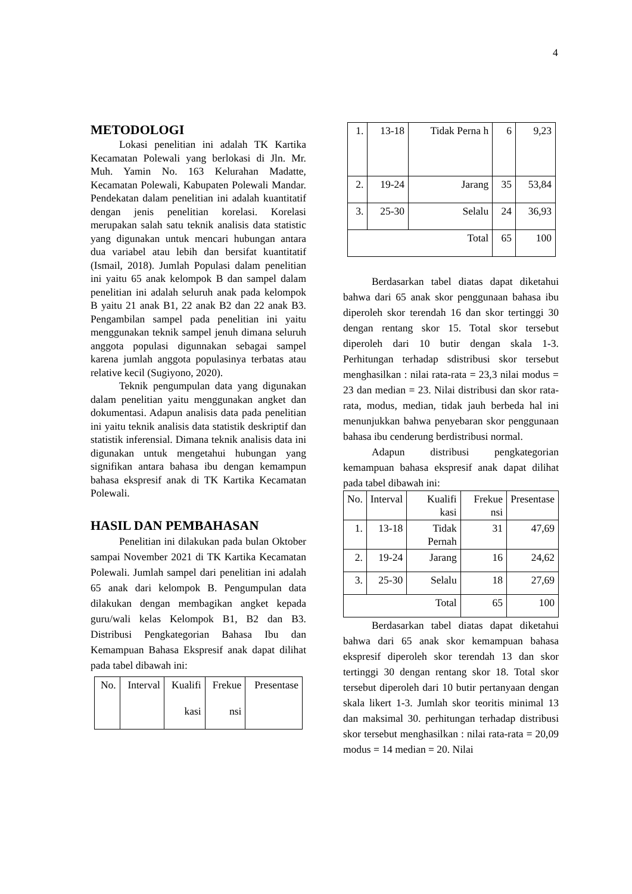4
METODOLOGI
Lokasi penelitian ini adalah TK Kartika Kecamatan Polewali yang berlokasi di Jln. Mr. Muh. Yamin No. 163 Kelurahan Madatte, Kecamatan Polewali, Kabupaten Polewali Mandar. Pendekatan dalam penelitian ini adalah kuantitatif dengan jenis penelitian korelasi. Korelasi merupakan salah satu teknik analisis data statistic yang digunakan untuk mencari hubungan antara dua variabel atau lebih dan bersifat kuantitatif (Ismail, 2018). Jumlah Populasi dalam penelitian ini yaitu 65 anak kelompok B dan sampel dalam penelitian ini adalah seluruh anak pada kelompok B yaitu 21 anak B1, 22 anak B2 dan 22 anak B3. Pengambilan sampel pada penelitian ini yaitu menggunakan teknik sampel jenuh dimana seluruh anggota populasi digunnakan sebagai sampel karena jumlah anggota populasinya terbatas atau relative kecil (Sugiyono, 2020).
Teknik pengumpulan data yang digunakan dalam penelitian yaitu menggunakan angket dan dokumentasi. Adapun analisis data pada penelitian ini yaitu teknik analisis data statistik deskriptif dan statistik inferensial. Dimana teknik analisis data ini digunakan untuk mengetahui hubungan yang signifikan antara bahasa ibu dengan kemampun bahasa ekspresif anak di TK Kartika Kecamatan Polewali.
HASIL DAN PEMBAHASAN
Penelitian ini dilakukan pada bulan Oktober sampai November 2021 di TK Kartika Kecamatan Polewali. Jumlah sampel dari penelitian ini adalah 65 anak dari kelompok B. Pengumpulan data dilakukan dengan membagikan angket kepada guru/wali kelas Kelompok B1, B2 dan B3. Distribusi Pengkategorian Bahasa Ibu dan Kemampuan Bahasa Ekspresif anak dapat dilihat pada tabel dibawah ini:
| No. | Interval | Kualifi kasi | Frekue nsi | Presentase |
| 1. | 13-18 | Tidak Perna h | 6 | 9,23 |
| 2. | 19-24 | Jarang | 35 | 53,84 |
| 3. | 25-30 | Selalu | 24 | 36,93 |
| Total | | | 65 | 100 |
Berdasarkan tabel diatas dapat diketahui bahwa dari 65 anak skor penggunaan bahasa ibu diperoleh skor terendah 16 dan skor tertinggi 30 dengan rentang skor 15. Total skor tersebut diperoleh dari 10 butir dengan skala 1-3. Perhitungan terhadap sdistribusi skor tersebut menghasilkan : nilai rata-rata = 23,3 nilai modus = 23 dan median = 23. Nilai distribusi dan skor rata-rata, modus, median, tidak jauh berbeda hal ini menunjukkan bahwa penyebaran skor penggunaan bahasa ibu cenderung berdistribusi normal.
Adapun distribusi pengkategorian kemampuan bahasa ekspresif anak dapat dilihat pada tabel dibawah ini:
| No. | Interval | Kualifi kasi | Frekue nsi | Presentase |
| 1. | 13-18 | Tidak Pernah | 31 | 47,69 |
| 2. | 19-24 | Jarang | 16 | 24,62 |
| 3. | 25-30 | Selalu | 18 | 27,69 |
| Total | | | 65 | 100 |
Berdasarkan tabel diatas dapat diketahui bahwa dari 65 anak skor kemampuan bahasa ekspresif diperoleh skor terendah 13 dan skor tertinggi 30 dengan rentang skor 18. Total skor tersebut diperoleh dari 10 butir pertanyaan dengan skala likert 1-3. Jumlah skor teoritis minimal 13 dan maksimal 30. perhitungan terhadap distribusi skor tersebut menghasilkan : nilai rata-rata = 20,09 modus = 14 median = 20. Nilai